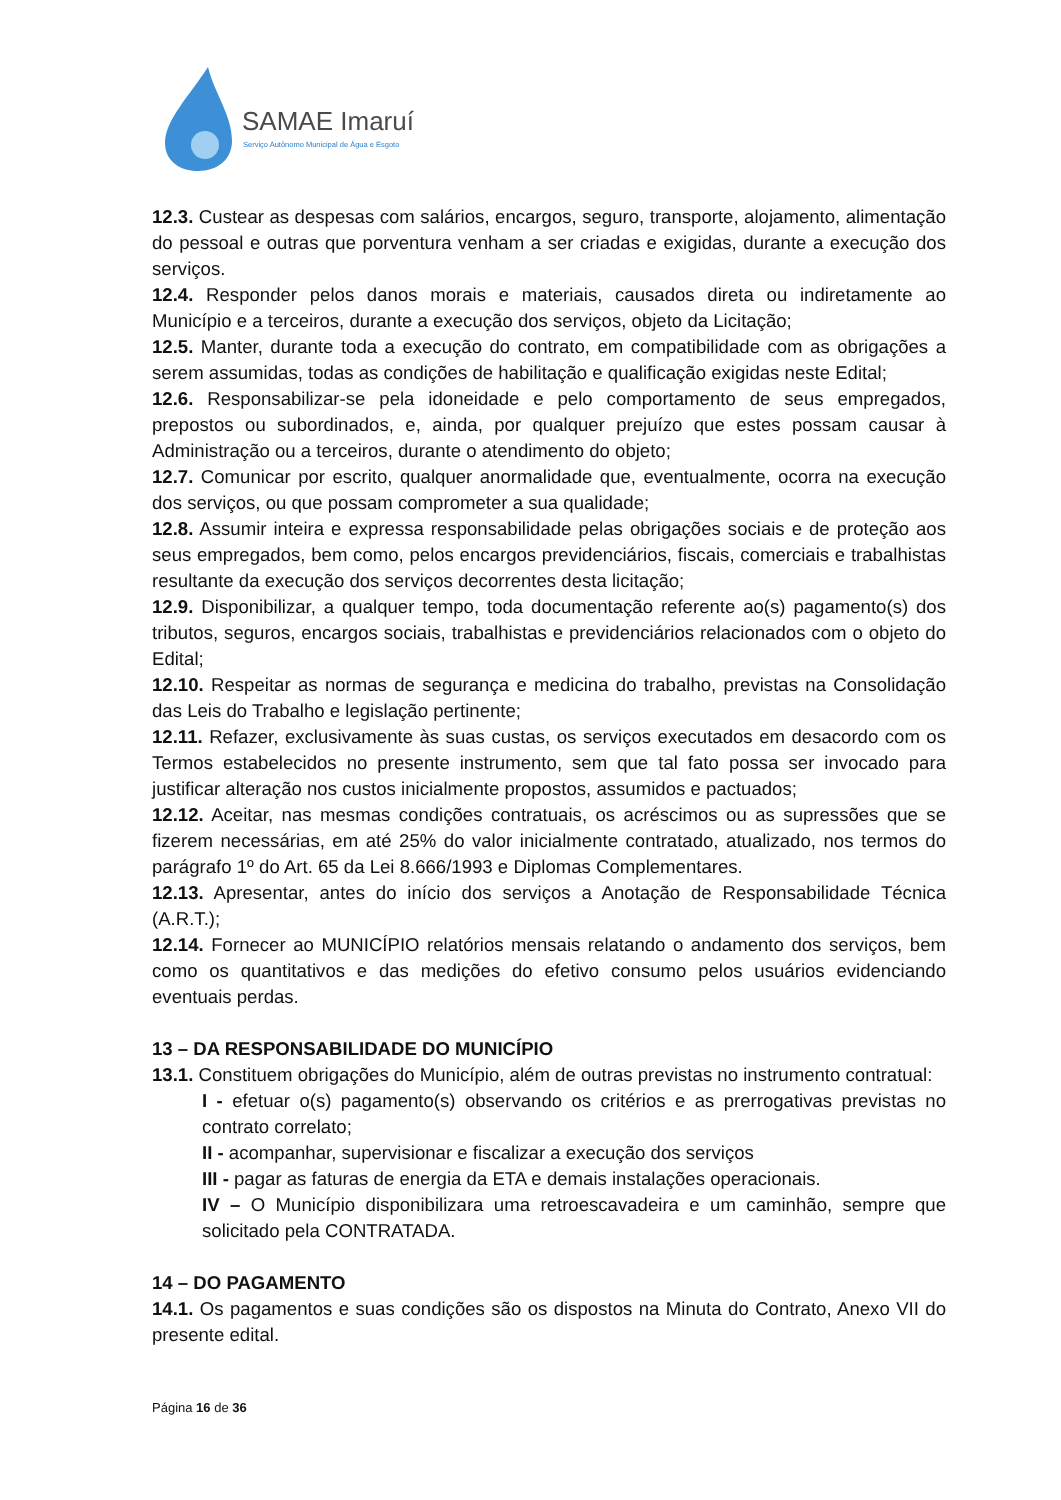SAMAE Imaruí
Serviço Autônomo Municipal de Água e Esgoto
12.3. Custear as despesas com salários, encargos, seguro, transporte, alojamento, alimentação do pessoal e outras que porventura venham a ser criadas e exigidas, durante a execução dos serviços.
12.4. Responder pelos danos morais e materiais, causados direta ou indiretamente ao Município e a terceiros, durante a execução dos serviços, objeto da Licitação;
12.5. Manter, durante toda a execução do contrato, em compatibilidade com as obrigações a serem assumidas, todas as condições de habilitação e qualificação exigidas neste Edital;
12.6. Responsabilizar-se pela idoneidade e pelo comportamento de seus empregados, prepostos ou subordinados, e, ainda, por qualquer prejuízo que estes possam causar à Administração ou a terceiros, durante o atendimento do objeto;
12.7. Comunicar por escrito, qualquer anormalidade que, eventualmente, ocorra na execução dos serviços, ou que possam comprometer a sua qualidade;
12.8. Assumir inteira e expressa responsabilidade pelas obrigações sociais e de proteção aos seus empregados, bem como, pelos encargos previdenciários, fiscais, comerciais e trabalhistas resultante da execução dos serviços decorrentes desta licitação;
12.9. Disponibilizar, a qualquer tempo, toda documentação referente ao(s) pagamento(s) dos tributos, seguros, encargos sociais, trabalhistas e previdenciários relacionados com o objeto do Edital;
12.10. Respeitar as normas de segurança e medicina do trabalho, previstas na Consolidação das Leis do Trabalho e legislação pertinente;
12.11. Refazer, exclusivamente às suas custas, os serviços executados em desacordo com os Termos estabelecidos no presente instrumento, sem que tal fato possa ser invocado para justificar alteração nos custos inicialmente propostos, assumidos e pactuados;
12.12. Aceitar, nas mesmas condições contratuais, os acréscimos ou as supressões que se fizerem necessárias, em até 25% do valor inicialmente contratado, atualizado, nos termos do parágrafo 1º do Art. 65 da Lei 8.666/1993 e Diplomas Complementares.
12.13. Apresentar, antes do início dos serviços a Anotação de Responsabilidade Técnica (A.R.T.);
12.14. Fornecer ao MUNICÍPIO relatórios mensais relatando o andamento dos serviços, bem como os quantitativos e das medições do efetivo consumo pelos usuários evidenciando eventuais perdas.
13 – DA RESPONSABILIDADE DO MUNICÍPIO
13.1. Constituem obrigações do Município, além de outras previstas no instrumento contratual:
I - efetuar o(s) pagamento(s) observando os critérios e as prerrogativas previstas no contrato correlato;
II - acompanhar, supervisionar e fiscalizar a execução dos serviços
III - pagar as faturas de energia da ETA e demais instalações operacionais.
IV – O Município disponibilizara uma retroescavadeira e um caminhão, sempre que solicitado pela CONTRATADA.
14 – DO PAGAMENTO
14.1. Os pagamentos e suas condições são os dispostos na Minuta do Contrato, Anexo VII do presente edital.
Página 16 de 36